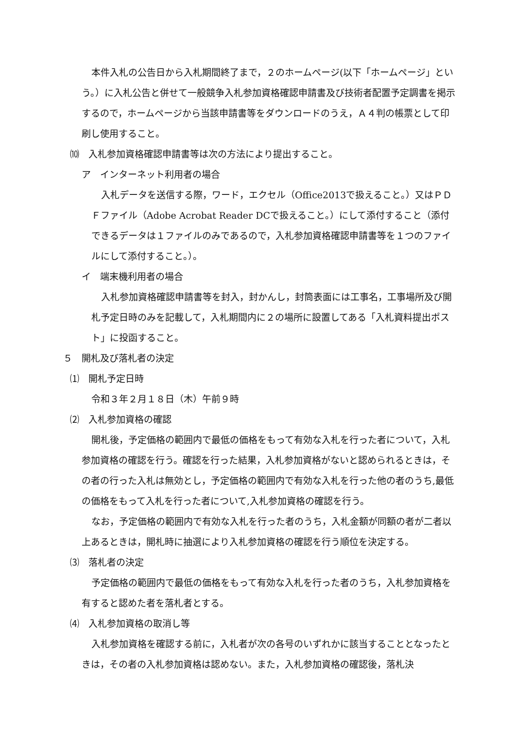本件入札の公告日から入札期間終了まで，２のホームページ(以下「ホームページ」という。）に入札公告と併せて一般競争入札参加資格確認申請書及び技術者配置予定調書を掲示するので，ホームページから当該申請書等をダウンロードのうえ，Ａ４判の帳票として印刷し使用すること。
⑽　入札参加資格確認申請書等は次の方法により提出すること。
ア　インターネット利用者の場合
入札データを送信する際，ワード，エクセル（Office2013で扱えること。）又はＰＤＦファイル（Adobe Acrobat Reader DCで扱えること。）にして添付すること（添付できるデータは１ファイルのみであるので，入札参加資格確認申請書等を１つのファイルにして添付すること。）。
イ　端末機利用者の場合
入札参加資格確認申請書等を封入，封かんし，封筒表面には工事名，工事場所及び開札予定日時のみを記載して，入札期間内に２の場所に設置してある「入札資料提出ポスト」に投函すること。
５　開札及び落札者の決定
⑴　開札予定日時
令和３年２月１８日（木）午前９時
⑵　入札参加資格の確認
開札後，予定価格の範囲内で最低の価格をもって有効な入札を行った者について，入札参加資格の確認を行う。確認を行った結果，入札参加資格がないと認められるときは，その者の行った入札は無効とし，予定価格の範囲内で有効な入札を行った他の者のうち,最低の価格をもって入札を行った者について,入札参加資格の確認を行う。
なお，予定価格の範囲内で有効な入札を行った者のうち，入札金額が同額の者が二者以上あるときは，開札時に抽選により入札参加資格の確認を行う順位を決定する。
⑶　落札者の決定
予定価格の範囲内で最低の価格をもって有効な入札を行った者のうち，入札参加資格を有すると認めた者を落札者とする。
⑷　入札参加資格の取消し等
入札参加資格を確認する前に，入札者が次の各号のいずれかに該当することとなったときは，その者の入札参加資格は認めない。また，入札参加資格の確認後，落札決